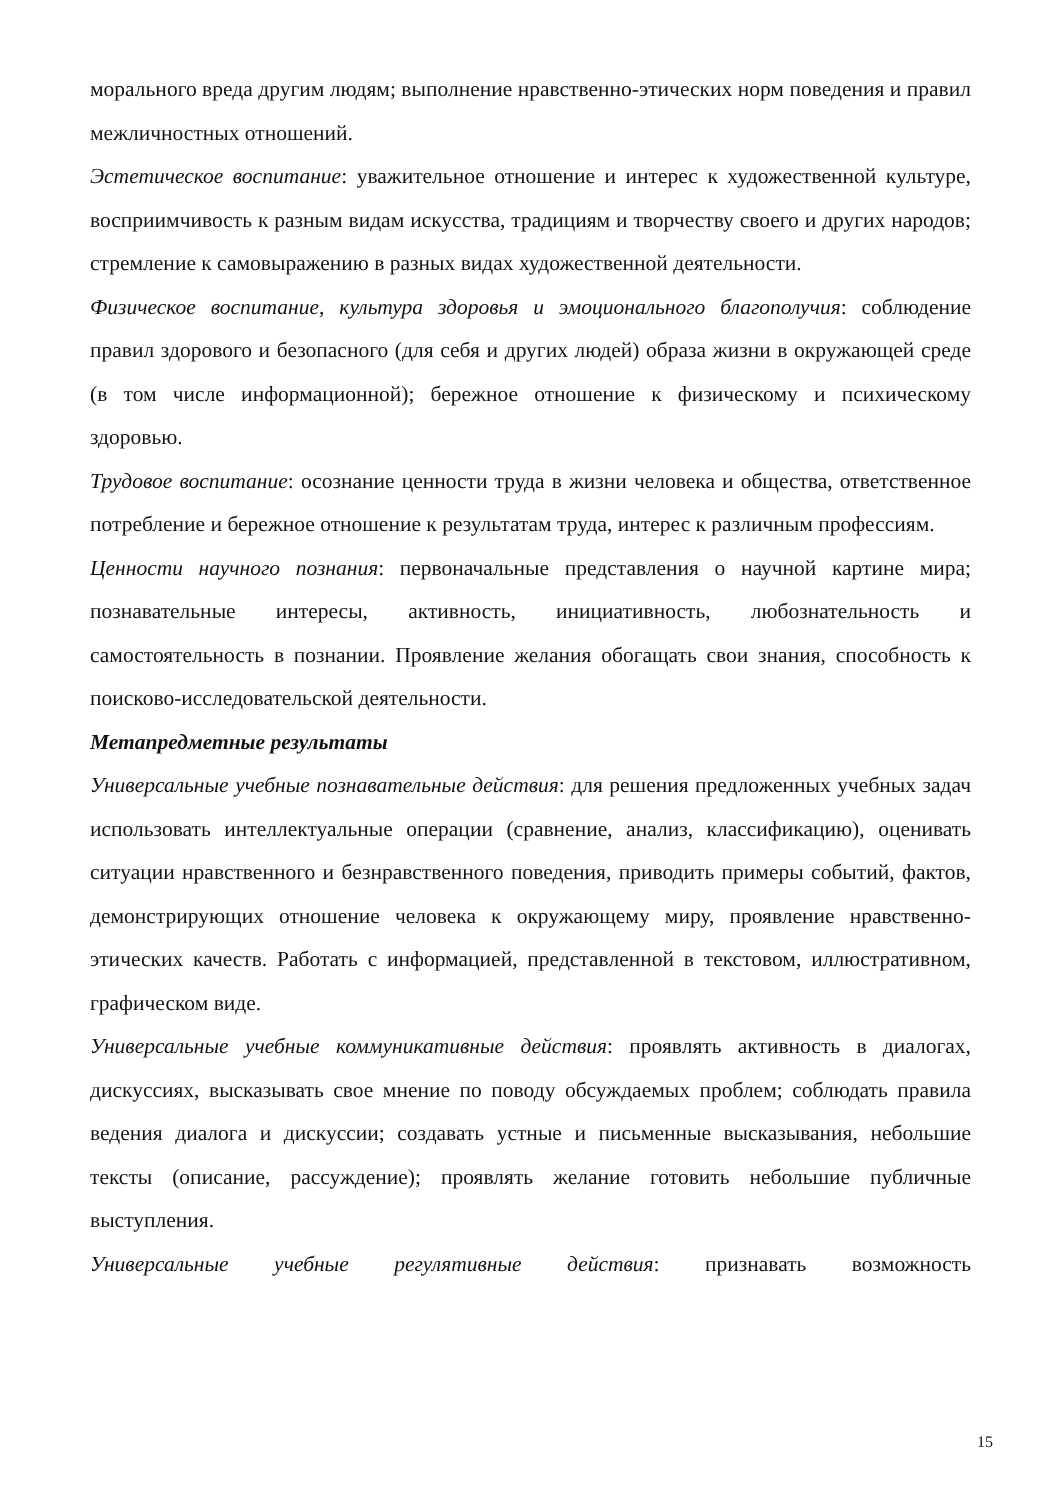морального вреда другим людям; выполнение нравственно-этических норм поведения и правил межличностных отношений.
Эстетическое воспитание: уважительное отношение и интерес к художественной культуре, восприимчивость к разным видам искусства, традициям и творчеству своего и других народов; стремление к самовыражению в разных видах художественной деятельности.
Физическое воспитание, культура здоровья и эмоционального благополучия: соблюдение правил здорового и безопасного (для себя и других людей) образа жизни в окружающей среде (в том числе информационной); бережное отношение к физическому и психическому здоровью.
Трудовое воспитание: осознание ценности труда в жизни человека и общества, ответственное потребление и бережное отношение к результатам труда, интерес к различным профессиям.
Ценности научного познания: первоначальные представления о научной картине мира; познавательные интересы, активность, инициативность, любознательность и самостоятельность в познании. Проявление желания обогащать свои знания, способность к поисково-исследовательской деятельности.
Метапредметные результаты
Универсальные учебные познавательные действия: для решения предложенных учебных задач использовать интеллектуальные операции (сравнение, анализ, классификацию), оценивать ситуации нравственного и безнравственного поведения, приводить примеры событий, фактов, демонстрирующих отношение человека к окружающему миру, проявление нравственно-этических качеств. Работать с информацией, представленной в текстовом, иллюстративном, графическом виде.
Универсальные учебные коммуникативные действия: проявлять активность в диалогах, дискуссиях, высказывать свое мнение по поводу обсуждаемых проблем; соблюдать правила ведения диалога и дискуссии; создавать устные и письменные высказывания, небольшие тексты (описание, рассуждение); проявлять желание готовить небольшие публичные выступления.
Универсальные учебные регулятивные действия: признавать возможность
15